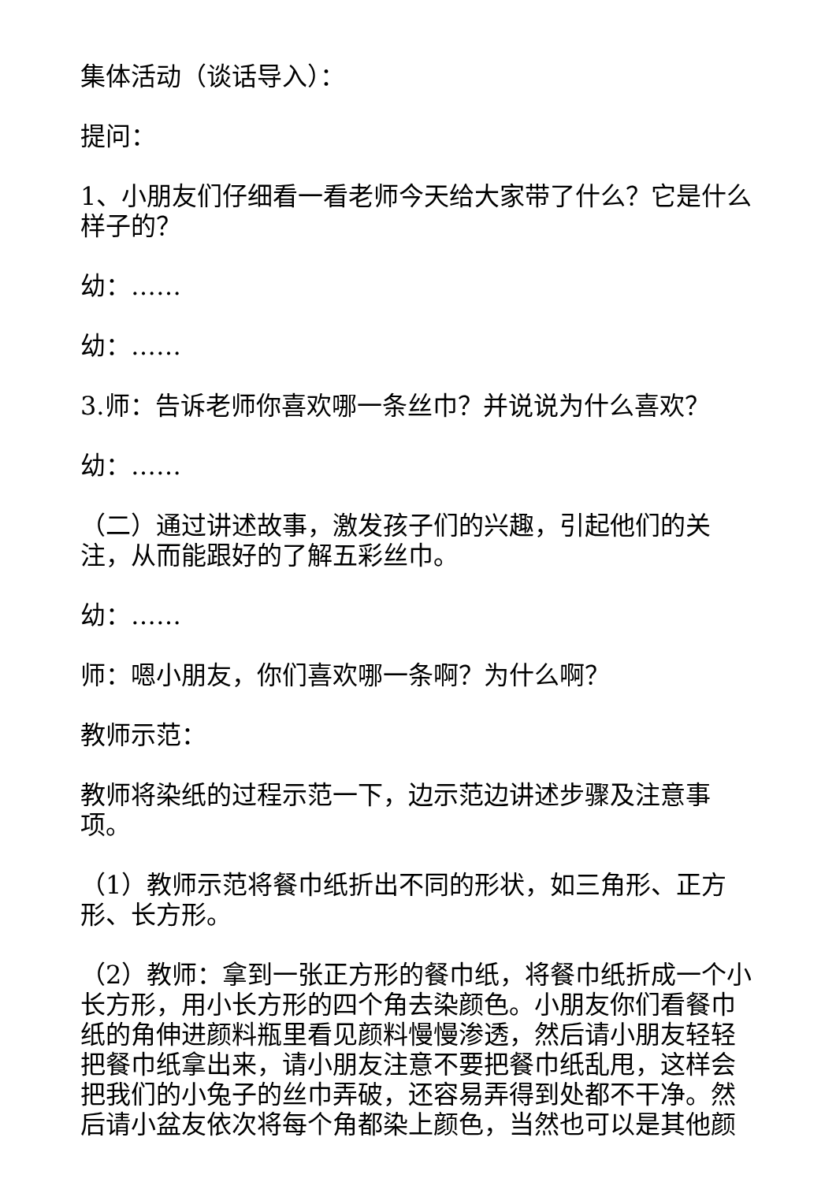集体活动（谈话导入）：
提问：
1、小朋友们仔细看一看老师今天给大家带了什么？它是什么样子的？
幼：……
幼：……
3.师：告诉老师你喜欢哪一条丝巾？并说说为什么喜欢？
幼：……
（二）通过讲述故事，激发孩子们的兴趣，引起他们的关注，从而能跟好的了解五彩丝巾。
幼：……
师：嗯小朋友，你们喜欢哪一条啊？为什么啊？
教师示范：
教师将染纸的过程示范一下，边示范边讲述步骤及注意事项。
（1）教师示范将餐巾纸折出不同的形状，如三角形、正方形、长方形。
（2）教师：拿到一张正方形的餐巾纸，将餐巾纸折成一个小长方形，用小长方形的四个角去染颜色。小朋友你们看餐巾纸的角伸进颜料瓶里看见颜料慢慢渗透，然后请小朋友轻轻把餐巾纸拿出来，请小朋友注意不要把餐巾纸乱甩，这样会把我们的小兔子的丝巾弄破，还容易弄得到处都不干净。然后请小盆友依次将每个角都染上颜色，当然也可以是其他颜